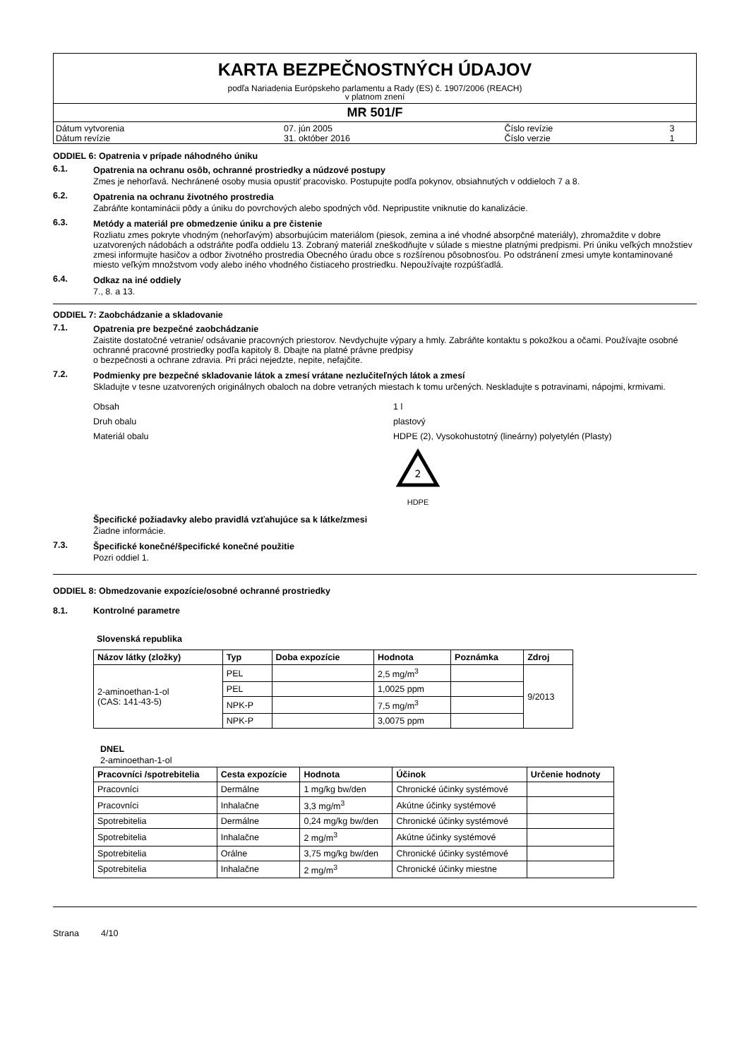KARTA BEZPEČNOSTNÝCH ÚDAJOV
podľa Nariadenia Európskeho parlamentu a Rady (ES) č. 1907/2006 (REACH)
v platnom znení
MR 501/F
| Dátum vytvorenia | 07. jún 2005 | Číslo revízie | 3 |
| Dátum revízie | 31. október 2016 | Číslo verzie | 1 |
ODDIEL 6: Opatrenia v prípade náhodného úniku
6.1. Opatrenia na ochranu osôb, ochranné prostriedky a núdzové postupy
Zmes je nehorľavá. Nechránené osoby musia opustiť pracovisko. Postupujte podľa pokynov, obsiahnutých v oddieloch 7 a 8.
6.2. Opatrenia na ochranu životného prostredia
Zabráňte kontaminácii pôdy a úniku do povrchových alebo spodných vôd. Nepripustite vniknutie do kanalizácie.
6.3. Metódy a materiál pre obmedzenie úniku a pre čistenie
Rozliatu zmes pokryte vhodným (nehorľavým) absorbujúcim materiálom (piesok, zemina a iné vhodné absorpčné materiály), zhromaždite v dobre uzatvorených nádobách a odstráňte podľa oddielu 13. Zobraný materiál zneškodňujte v súlade s miestne platnými predpismi. Pri úniku veľkých množstiev zmesi informujte hasičov a odbor životného prostredia Obecného úradu obce s rozšírenou pôsobnosťou. Po odstránení zmesi umyte kontaminované miesto veľkým množstvom vody alebo iného vhodného čistiaceho prostriedku. Nepoužívajte rozpúšťadlá.
6.4. Odkaz na iné oddiely
7., 8. a 13.
ODDIEL 7: Zaobchádzanie a skladovanie
7.1. Opatrenia pre bezpečné zaobchádzanie
Zaistite dostatočné vetranie/ odsávanie pracovných priestorov. Nevdychujte výpary a hmly. Zabráňte kontaktu s pokožkou a očami. Používajte osobné ochranné pracovné prostriedky podľa kapitoly 8. Dbajte na platné právne predpisy
o bezpečnosti a ochrane zdravia. Pri práci nejedzte, nepite, nefajčite.
7.2. Podmienky pre bezpečné skladovanie látok a zmesí vrátane nezlučiteľných látok a zmesí
Skladujte v tesne uzatvorených originálnych obaloch na dobre vetraných miestach k tomu určených. Neskladujte s potravinami, nápojmi, krmivami.
Obsah 1 l
Druh obalu plastový
Materiál obalu HDPE (2), Vysokohustotný (lineárny) polyetylén (Plasty)
2
HDPE
Špecifické požiadavky alebo pravidlá vzťahujúce sa k látke/zmesi
Žiadne informácie.
7.3. Špecifické konečné/špecifické konečné použitie
Pozri oddiel 1.
ODDIEL 8: Obmedzovanie expozície/osobné ochranné prostriedky
8.1. Kontrolné parametre
Slovenská republika
| Názov látky (zložky) | Typ | Doba expozície | Hodnota | Poznámka | Zdroj |
| --- | --- | --- | --- | --- | --- |
| 2-aminoethan-1-ol (CAS: 141-43-5) | PEL | | 2,5 mg/m<sup>3</sup> | | 9/2013 |
| | PEL | | 1,0025 ppm | | |
| | NPK-P | | 7,5 mg/m<sup>3</sup> | | |
| | NPK-P | | 3,0075 ppm | | |
DNEL
2-aminoethan-1-ol
| Pracovníci /spotrebitelia | Cesta expozície | Hodnota | Účinok | Určenie hodnoty |
| --- | --- | --- | --- | --- |
| Pracovníci | Dermálne | 1 mg/kg bw/den | Chronické účinky systémové | |
| Pracovníci | Inhalačne | 3,3 mg/m<sup>3</sup> | Akútne účinky systémové | |
| Spotrebitelia | Dermálne | 0,24 mg/kg bw/den | Chronické účinky systémové | |
| Spotrebitelia | Inhalačne | 2 mg/m<sup>3</sup> | Akútne účinky systémové | |
| Spotrebitelia | Orálne | 3,75 mg/kg bw/den | Chronické účinky systémové | |
| Spotrebitelia | Inhalačne | 2 mg/m<sup>3</sup> | Chronické účinky miestne | |
Strana 4/10